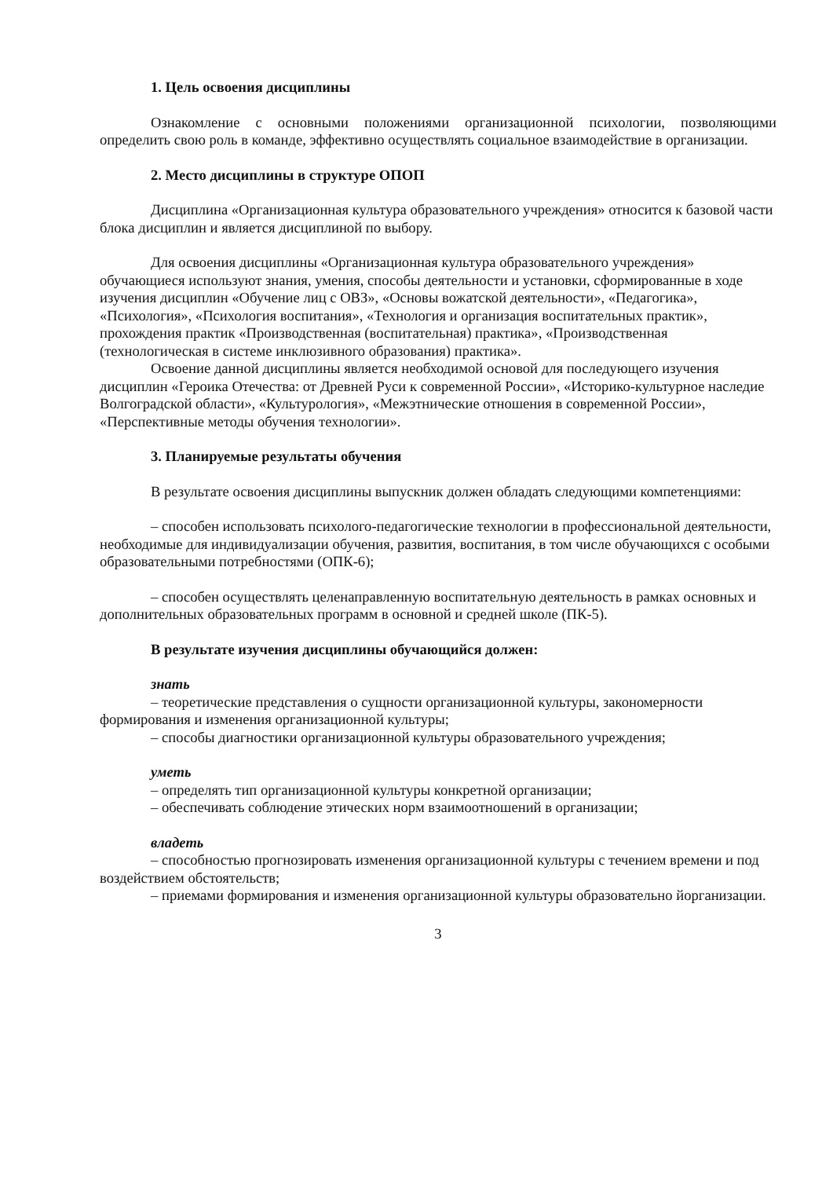1. Цель освоения дисциплины
Ознакомление с основными положениями организационной психологии, позволяющими определить свою роль в команде, эффективно осуществлять социальное взаимодействие в организации.
2. Место дисциплины в структуре ОПОП
Дисциплина «Организационная культура образовательного учреждения» относится к базовой части блока дисциплин и является дисциплиной по выбору.
Для освоения дисциплины «Организационная культура образовательного учреждения» обучающиеся используют знания, умения, способы деятельности и установки, сформированные в ходе изучения дисциплин «Обучение лиц с ОВЗ», «Основы вожатской деятельности», «Педагогика», «Психология», «Психология воспитания», «Технология и организация воспитательных практик», прохождения практик «Производственная (воспитательная) практика», «Производственная (технологическая в системе инклюзивного образования) практика».
Освоение данной дисциплины является необходимой основой для последующего изучения дисциплин «Героика Отечества: от Древней Руси к современной России», «Историко-культурное наследие Волгоградской области», «Культурология», «Межэтнические отношения в современной России», «Перспективные методы обучения технологии».
3. Планируемые результаты обучения
В результате освоения дисциплины выпускник должен обладать следующими компетенциями:
– способен использовать психолого-педагогические технологии в профессиональной деятельности, необходимые для индивидуализации обучения, развития, воспитания, в том числе обучающихся с особыми образовательными потребностями (ОПК-6);
– способен осуществлять целенаправленную воспитательную деятельность в рамках основных и дополнительных образовательных программ в основной и средней школе (ПК-5).
В результате изучения дисциплины обучающийся должен:
знать
– теоретические представления о сущности организационной культуры, закономерности формирования и изменения организационной культуры;
– способы диагностики организационной культуры образовательного учреждения;
уметь
– определять тип организационной культуры конкретной организации;
– обеспечивать соблюдение этических норм взаимоотношений в организации;
владеть
– способностью прогнозировать изменения организационной культуры с течением времени и под воздействием обстоятельств;
– приемами формирования и изменения организационной культуры образовательно йорганизации.
3